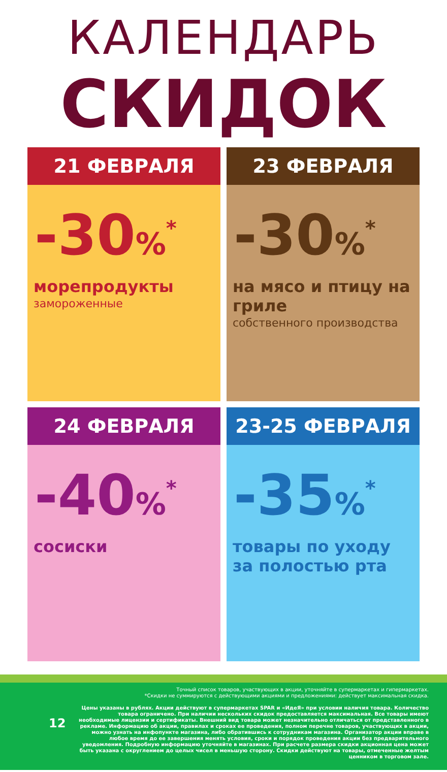КАЛЕНДАРЬ
СКИДОК
21 ФЕВРАЛЯ
-30%<sup>*</sup>
морепродукты
замороженные
23 ФЕВРАЛЯ
-30%<sup>*</sup>
на мясо и птицу на гриле
собственного производства
24 ФЕВРАЛЯ
-40%<sup>*</sup>
сосиски
23-25 ФЕВРАЛЯ
-35%<sup>*</sup>
товары по уходу за полостью рта
12
Точный список товаров, участвующих в акции, уточняйте в супермаркетах и гипермаркетах.
*Скидки не суммируются с действующими акциями и предложениями: действует максимальная скидка.
Цены указаны в рублях. Акции действуют в супермаркетах SPAR и «ИдеЯ» при условии наличия товара. Количество товара ограничено. При наличии нескольких скидок предоставляется максимальная. Все товары имеют необходимые лицензии и сертификаты. Внешний вид товара может незначительно отличаться от представленного в рекламе. Информацию об акции, правилах и сроках ее проведения, полном перечне товаров, участвующих в акции, можно узнать на инфопункте магазина, либо обратившись к сотрудникам магазина. Организатор акции вправе в любое время до ее завершения менять условия, сроки и порядок проведения акции без предварительного уведомления. Подробную информацию уточняйте в магазинах. При расчете размера скидки акционная цена может быть указана с округлением до целых чисел в меньшую сторону. Скидки действуют на товары, отмеченные желтым ценником в торговом зале.